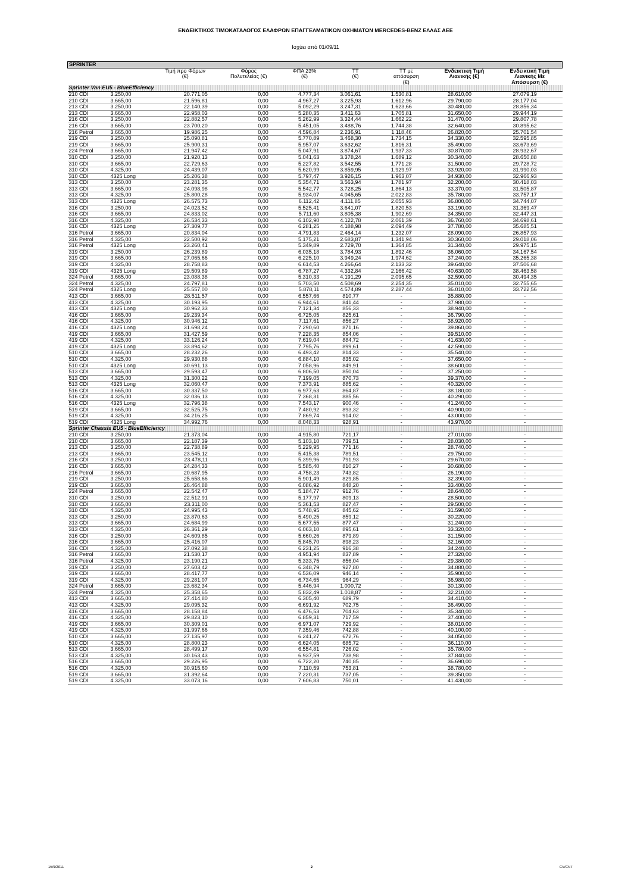ΕΝΔΕΙΚΤΙΚΟΣ ΤΙΜΟΚΑΤΑΛΟΓΟΣ ΕΛΑΦΡΩΝ ΕΠΑΓΓΕΛΜΑΤΙΚΩΝ ΟΧΗΜΑΤΩΝ MERCEDES-BENZ ΕΛΛΑΣ ΑΕΕ
Ισχύει από 01/09/11
| SPRINTER | | | | | | | | |
| | | Τιμή προ Φόρων (€) | Φόρος Πολυτελείας (€) | ΦΠΑ 23% (€) | ΤΤ (€) | ΤΤ με απόσυρση (€) | Ενδεικτική Τιμή Λιανικής (€) | Ενδεικτική Τιμή Λιανικής Με Απόσυρση (€) |
| Sprinter Van EU5 - BlueEfficiency | | | | | | | | |
| 210 CDI | 3.250,00 | 20.771,05 | 0,00 | 4.777,34 | 3.061,61 | 1.530,81 | 28.610,00 | 27.079,19 |
| 210 CDI | 3.665,00 | 21.596,81 | 0,00 | 4.967,27 | 3.225,93 | 1.612,96 | 29.790,00 | 28.177,04 |
| 213 CDI | 3.250,00 | 22.140,39 | 0,00 | 5.092,29 | 3.247,31 | 1.623,66 | 30.480,00 | 28.856,34 |
| 213 CDI | 3.665,00 | 22.958,03 | 0,00 | 5.280,35 | 3.411,63 | 1.705,81 | 31.650,00 | 29.944,19 |
| 216 CDI | 3.250,00 | 22.882,57 | 0,00 | 5.262,99 | 3.324,44 | 1.662,22 | 31.470,00 | 29.807,78 |
| 216 CDI | 3.665,00 | 23.700,20 | 0,00 | 5.451,05 | 3.488,76 | 1.744,38 | 32.640,00 | 30.895,62 |
| 216 Petrol | 3.665,00 | 19.986,25 | 0,00 | 4.596,84 | 2.236,91 | 1.118,46 | 26.820,00 | 25.701,54 |
| 219 CDI | 3.250,00 | 25.090,81 | 0,00 | 5.770,89 | 3.468,30 | 1.734,15 | 34.330,00 | 32.595,85 |
| 219 CDI | 3.665,00 | 25.900,31 | 0,00 | 5.957,07 | 3.632,62 | 1.816,31 | 35.490,00 | 33.673,69 |
| 224 Petrol | 3.665,00 | 21.947,42 | 0,00 | 5.047,91 | 3.874,67 | 1.937,33 | 30.870,00 | 28.932,67 |
| 310 CDI | 3.250,00 | 21.920,13 | 0,00 | 5.041,63 | 3.378,24 | 1.689,12 | 30.340,00 | 28.650,88 |
| 310 CDI | 3.665,00 | 22.729,63 | 0,00 | 5.227,82 | 3.542,55 | 1.771,28 | 31.500,00 | 29.728,72 |
| 310 CDI | 4.325,00 | 24.439,07 | 0,00 | 5.620,99 | 3.859,95 | 1.929,97 | 33.920,00 | 31.990,03 |
| 310 CDI | 4325 Long | 25.206,38 | 0,00 | 5.797,47 | 3.926,15 | 1.963,07 | 34.930,00 | 32.966,93 |
| 313 CDI | 3.250,00 | 23.281,35 | 0,00 | 5.354,71 | 3.563,94 | 1.781,97 | 32.200,00 | 30.418,03 |
| 313 CDI | 3.665,00 | 24.098,98 | 0,00 | 5.542,77 | 3.728,25 | 1.864,13 | 33.370,00 | 31.505,87 |
| 313 CDI | 4.325,00 | 25.800,28 | 0,00 | 5.934,07 | 4.045,65 | 2.022,83 | 35.780,00 | 33.757,17 |
| 313 CDI | 4325 Long | 26.575,73 | 0,00 | 6.112,42 | 4.111,85 | 2.055,93 | 36.800,00 | 34.744,07 |
| 316 CDI | 3.250,00 | 24.023,52 | 0,00 | 5.525,41 | 3.641,07 | 1.820,53 | 33.190,00 | 31.369,47 |
| 316 CDI | 3.665,00 | 24.833,02 | 0,00 | 5.711,60 | 3.805,38 | 1.902,69 | 34.350,00 | 32.447,31 |
| 316 CDI | 4.325,00 | 26.534,33 | 0,00 | 6.102,90 | 4.122,78 | 2.061,39 | 36.760,00 | 34.698,61 |
| 316 CDI | 4325 Long | 27.309,77 | 0,00 | 6.281,25 | 4.188,98 | 2.094,49 | 37.780,00 | 35.685,51 |
| 316 Petrol | 3.665,00 | 20.834,04 | 0,00 | 4.791,83 | 2.464,14 | 1.232,07 | 28.090,00 | 26.857,93 |
| 316 Petrol | 4.325,00 | 22.500,92 | 0,00 | 5.175,21 | 2.683,87 | 1.341,94 | 30.360,00 | 29.018,06 |
| 316 Petrol | 4325 Long | 23.260,41 | 0,00 | 5.349,89 | 2.729,70 | 1.364,85 | 31.340,00 | 29.975,15 |
| 319 CDI | 3.250,00 | 26.239,89 | 0,00 | 6.035,18 | 3.784,93 | 1.892,46 | 36.060,00 | 34.167,54 |
| 319 CDI | 3.665,00 | 27.065,66 | 0,00 | 6.225,10 | 3.949,24 | 1.974,62 | 37.240,00 | 35.265,38 |
| 319 CDI | 4.325,00 | 28.758,83 | 0,00 | 6.614,53 | 4.266,64 | 2.133,32 | 39.640,00 | 37.506,68 |
| 319 CDI | 4325 Long | 29.509,89 | 0,00 | 6.787,27 | 4.332,84 | 2.166,42 | 40.630,00 | 38.463,58 |
| 324 Petrol | 3.665,00 | 23.088,38 | 0,00 | 5.310,33 | 4.191,29 | 2.095,65 | 32.590,00 | 30.494,35 |
| 324 Petrol | 4.325,00 | 24.797,81 | 0,00 | 5.703,50 | 4.508,69 | 2.254,35 | 35.010,00 | 32.755,65 |
| 324 Petrol | 4325 Long | 25.557,00 | 0,00 | 5.878,11 | 4.574,89 | 2.287,44 | 36.010,00 | 33.722,56 |
| 413 CDI | 3.665,00 | 28.511,57 | 0,00 | 6.557,66 | 810,77 | - | 35.880,00 | - |
| 413 CDI | 4.325,00 | 30.193,95 | 0,00 | 6.944,61 | 841,44 | - | 37.980,00 | - |
| 413 CDI | 4325 Long | 30.962,33 | 0,00 | 7.121,34 | 856,33 | - | 38.940,00 | - |
| 416 CDI | 3.665,00 | 29.239,34 | 0,00 | 6.725,05 | 825,61 | - | 36.790,00 | - |
| 416 CDI | 4.325,00 | 30.946,12 | 0,00 | 7.117,61 | 856,27 | - | 38.920,00 | - |
| 416 CDI | 4325 Long | 31.698,24 | 0,00 | 7.290,60 | 871,16 | - | 39.860,00 | - |
| 419 CDI | 3.665,00 | 31.427,59 | 0,00 | 7.228,35 | 854,06 | - | 39.510,00 | - |
| 419 CDI | 4.325,00 | 33.126,24 | 0,00 | 7.619,04 | 884,72 | - | 41.630,00 | - |
| 419 CDI | 4325 Long | 33.894,62 | 0,00 | 7.795,76 | 899,61 | - | 42.590,00 | - |
| 510 CDI | 3.665,00 | 28.232,26 | 0,00 | 6.493,42 | 814,33 | - | 35.540,00 | - |
| 510 CDI | 4.325,00 | 29.930,88 | 0,00 | 6.884,10 | 835,02 | - | 37.650,00 | - |
| 510 CDI | 4325 Long | 30.691,13 | 0,00 | 7.058,96 | 849,91 | - | 38.600,00 | - |
| 513 CDI | 3.665,00 | 29.593,47 | 0,00 | 6.806,50 | 850,04 | - | 37.250,00 | - |
| 513 CDI | 4.325,00 | 31.300,22 | 0,00 | 7.199,05 | 870,73 | - | 39.370,00 | - |
| 513 CDI | 4325 Long | 32.060,47 | 0,00 | 7.373,91 | 885,62 | - | 40.320,00 | - |
| 516 CDI | 3.665,00 | 30.337,50 | 0,00 | 6.977,63 | 864,87 | - | 38.180,00 | - |
| 516 CDI | 4.325,00 | 32.036,13 | 0,00 | 7.368,31 | 885,56 | - | 40.290,00 | - |
| 516 CDI | 4325 Long | 32.796,38 | 0,00 | 7.543,17 | 900,46 | - | 41.240,00 | - |
| 519 CDI | 3.665,00 | 32.525,75 | 0,00 | 7.480,92 | 893,32 | - | 40.900,00 | - |
| 519 CDI | 4.325,00 | 34.216,25 | 0,00 | 7.869,74 | 914,02 | - | 43.000,00 | - |
| 519 CDI | 4325 Long | 34.992,76 | 0,00 | 8.048,33 | 928,91 | - | 43.970,00 | - |
| Sprinter Chassis EU5 - BlueEfficiency | | | | | | | | |
| 210 CDI | 3.250,00 | 21.373,04 | 0,00 | 4.915,80 | 721,17 | - | 27.010,00 | - |
| 210 CDI | 3.665,00 | 22.187,39 | 0,00 | 5.103,10 | 739,51 | - | 28.030,00 | - |
| 213 CDI | 3.250,00 | 22.738,89 | 0,00 | 5.229,95 | 771,16 | - | 28.740,00 | - |
| 213 CDI | 3.665,00 | 23.545,12 | 0,00 | 5.415,38 | 789,51 | - | 29.750,00 | - |
| 216 CDI | 3.250,00 | 23.478,11 | 0,00 | 5.399,96 | 791,93 | - | 29.670,00 | - |
| 216 CDI | 3.665,00 | 24.284,33 | 0,00 | 5.585,40 | 810,27 | - | 30.680,00 | - |
| 216 Petrol | 3.665,00 | 20.687,95 | 0,00 | 4.758,23 | 743,82 | - | 26.190,00 | - |
| 219 CDI | 3.250,00 | 25.658,66 | 0,00 | 5.901,49 | 829,85 | - | 32.390,00 | - |
| 219 CDI | 3.665,00 | 26.464,88 | 0,00 | 6.086,92 | 848,20 | - | 33.400,00 | - |
| 224 Petrol | 3.665,00 | 22.542,47 | 0,00 | 5.184,77 | 912,76 | - | 28.640,00 | - |
| 310 CDI | 3.250,00 | 22.512,91 | 0,00 | 5.177,97 | 809,13 | - | 28.500,00 | - |
| 310 CDI | 3.665,00 | 23.311,00 | 0,00 | 5.361,53 | 827,47 | - | 29.500,00 | - |
| 310 CDI | 4.325,00 | 24.995,43 | 0,00 | 5.748,95 | 845,62 | - | 31.590,00 | - |
| 313 CDI | 3.250,00 | 23.870,63 | 0,00 | 5.490,25 | 859,12 | - | 30.220,00 | - |
| 313 CDI | 3.665,00 | 24.684,99 | 0,00 | 5.677,55 | 877,47 | - | 31.240,00 | - |
| 313 CDI | 4.325,00 | 26.361,29 | 0,00 | 6.063,10 | 895,61 | - | 33.320,00 | - |
| 316 CDI | 3.250,00 | 24.609,85 | 0,00 | 5.660,26 | 879,89 | - | 31.150,00 | - |
| 316 CDI | 3.665,00 | 25.416,07 | 0,00 | 5.845,70 | 898,23 | - | 32.160,00 | - |
| 316 CDI | 4.325,00 | 27.092,38 | 0,00 | 6.231,25 | 916,38 | - | 34.240,00 | - |
| 316 Petrol | 3.665,00 | 21.530,17 | 0,00 | 4.951,94 | 837,89 | - | 27.320,00 | - |
| 316 Petrol | 4.325,00 | 23.190,21 | 0,00 | 5.333,75 | 856,04 | - | 29.380,00 | - |
| 319 CDI | 3.250,00 | 27.603,42 | 0,00 | 6.348,79 | 927,80 | - | 34.880,00 | - |
| 319 CDI | 3.665,00 | 28.417,77 | 0,00 | 6.536,09 | 946,14 | - | 35.900,00 | - |
| 319 CDI | 4.325,00 | 29.281,07 | 0,00 | 6.734,65 | 964,29 | - | 36.980,00 | - |
| 324 Petrol | 3.665,00 | 23.682,34 | 0,00 | 5.446,94 | 1.000,72 | - | 30.130,00 | - |
| 324 Petrol | 4.325,00 | 25.358,65 | 0,00 | 5.832,49 | 1.018,87 | - | 32.210,00 | - |
| 413 CDI | 3.665,00 | 27.414,80 | 0,00 | 6.305,40 | 689,79 | - | 34.410,00 | - |
| 413 CDI | 4.325,00 | 29.095,32 | 0,00 | 6.691,92 | 702,75 | - | 36.490,00 | - |
| 416 CDI | 3.665,00 | 28.158,84 | 0,00 | 6.476,53 | 704,63 | - | 35.340,00 | - |
| 416 CDI | 4.325,00 | 29.823,10 | 0,00 | 6.859,31 | 717,59 | - | 37.400,00 | - |
| 419 CDI | 3.665,00 | 30.309,01 | 0,00 | 6.971,07 | 729,92 | - | 38.010,00 | - |
| 419 CDI | 4.325,00 | 31.997,66 | 0,00 | 7.359,46 | 742,88 | - | 40.100,00 | - |
| 510 CDI | 3.665,00 | 27.135,97 | 0,00 | 6.241,27 | 672,76 | - | 34.050,00 | - |
| 510 CDI | 4.325,00 | 28.800,23 | 0,00 | 6.624,05 | 685,72 | - | 36.110,00 | - |
| 513 CDI | 3.665,00 | 28.499,17 | 0,00 | 6.554,81 | 726,02 | - | 35.780,00 | - |
| 513 CDI | 4.325,00 | 30.163,43 | 0,00 | 6.937,59 | 738,98 | - | 37.840,00 | - |
| 516 CDI | 3.665,00 | 29.226,95 | 0,00 | 6.722,20 | 740,85 | - | 36.690,00 | - |
| 516 CDI | 4.325,00 | 30.915,60 | 0,00 | 7.110,59 | 753,81 | - | 38.780,00 | - |
| 519 CDI | 3.665,00 | 31.392,64 | 0,00 | 7.220,31 | 737,05 | - | 39.350,00 | - |
| 519 CDI | 4.325,00 | 33.073,16 | 0,00 | 7.606,83 | 750,01 | - | 41.430,00 | - |
15/9/2011 2 CV/CNT